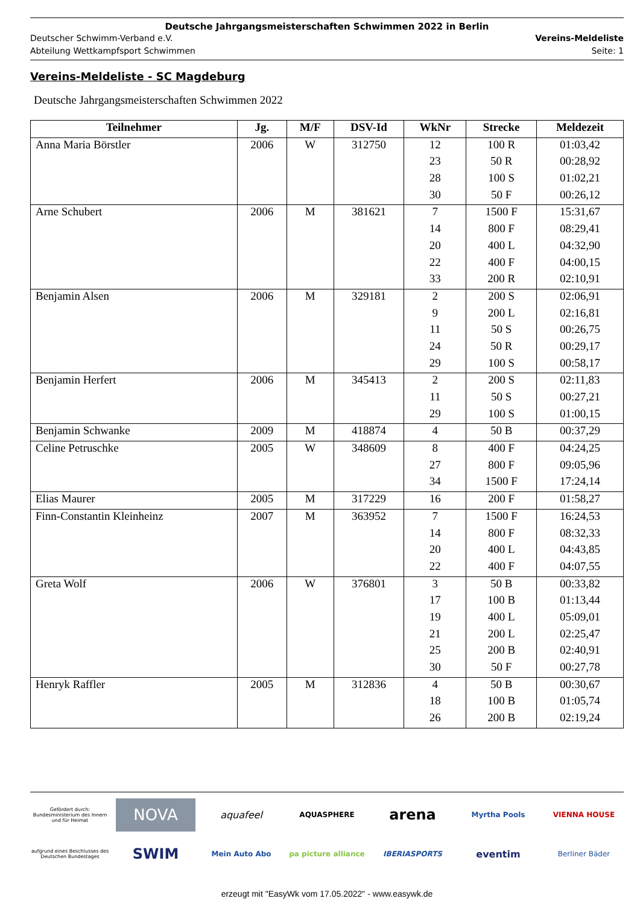Deutsche Jahrgangsmeisterschaften Schwimmen 2022 in Berlin
Deutscher Schwimm-Verband e.V. Vereins-Meldeliste
Abteilung Wettkampfsport Schwimmen Seite: 1
Vereins-Meldeliste - SC Magdeburg
Deutsche Jahrgangsmeisterschaften Schwimmen 2022
| Teilnehmer | Jg. | M/F | DSV-Id | WkNr | Strecke | Meldezeit |
| --- | --- | --- | --- | --- | --- | --- |
| Anna Maria Börstler | 2006 | W | 312750 | 12 | 100 R | 01:03,42 |
| | | | | 23 | 50 R | 00:28,92 |
| | | | | 28 | 100 S | 01:02,21 |
| | | | | 30 | 50 F | 00:26,12 |
| Arne Schubert | 2006 | M | 381621 | 7 | 1500 F | 15:31,67 |
| | | | | 14 | 800 F | 08:29,41 |
| | | | | 20 | 400 L | 04:32,90 |
| | | | | 22 | 400 F | 04:00,15 |
| | | | | 33 | 200 R | 02:10,91 |
| Benjamin Alsen | 2006 | M | 329181 | 2 | 200 S | 02:06,91 |
| | | | | 9 | 200 L | 02:16,81 |
| | | | | 11 | 50 S | 00:26,75 |
| | | | | 24 | 50 R | 00:29,17 |
| | | | | 29 | 100 S | 00:58,17 |
| Benjamin Herfert | 2006 | M | 345413 | 2 | 200 S | 02:11,83 |
| | | | | 11 | 50 S | 00:27,21 |
| | | | | 29 | 100 S | 01:00,15 |
| Benjamin Schwanke | 2009 | M | 418874 | 4 | 50 B | 00:37,29 |
| Celine Petruschke | 2005 | W | 348609 | 8 | 400 F | 04:24,25 |
| | | | | 27 | 800 F | 09:05,96 |
| | | | | 34 | 1500 F | 17:24,14 |
| Elias Maurer | 2005 | M | 317229 | 16 | 200 F | 01:58,27 |
| Finn-Constantin Kleinheinz | 2007 | M | 363952 | 7 | 1500 F | 16:24,53 |
| | | | | 14 | 800 F | 08:32,33 |
| | | | | 20 | 400 L | 04:43,85 |
| | | | | 22 | 400 F | 04:07,55 |
| Greta Wolf | 2006 | W | 376801 | 3 | 50 B | 00:33,82 |
| | | | | 17 | 100 B | 01:13,44 |
| | | | | 19 | 400 L | 05:09,01 |
| | | | | 21 | 200 L | 02:25,47 |
| | | | | 25 | 200 B | 02:40,91 |
| | | | | 30 | 50 F | 00:27,78 |
| Henryk Raffler | 2005 | M | 312836 | 4 | 50 B | 00:30,67 |
| | | | | 18 | 100 B | 01:05,74 |
| | | | | 26 | 200 B | 02:19,24 |
Gefördert durch:
Bundesministerium des Innern und für Heimat
NOVA
aquafeel
AQUASPHERE
arena
Myrtha Pools
VIENNA HOUSE
aufgrund eines Beschlusses des Deutschen Bundestages
SWIM
Mein Auto Abo
pa picture alliance
IBERIASPORTS
eventim
Berliner Bäder
erzeugt mit "EasyWk vom 17.05.2022" - www.easywk.de